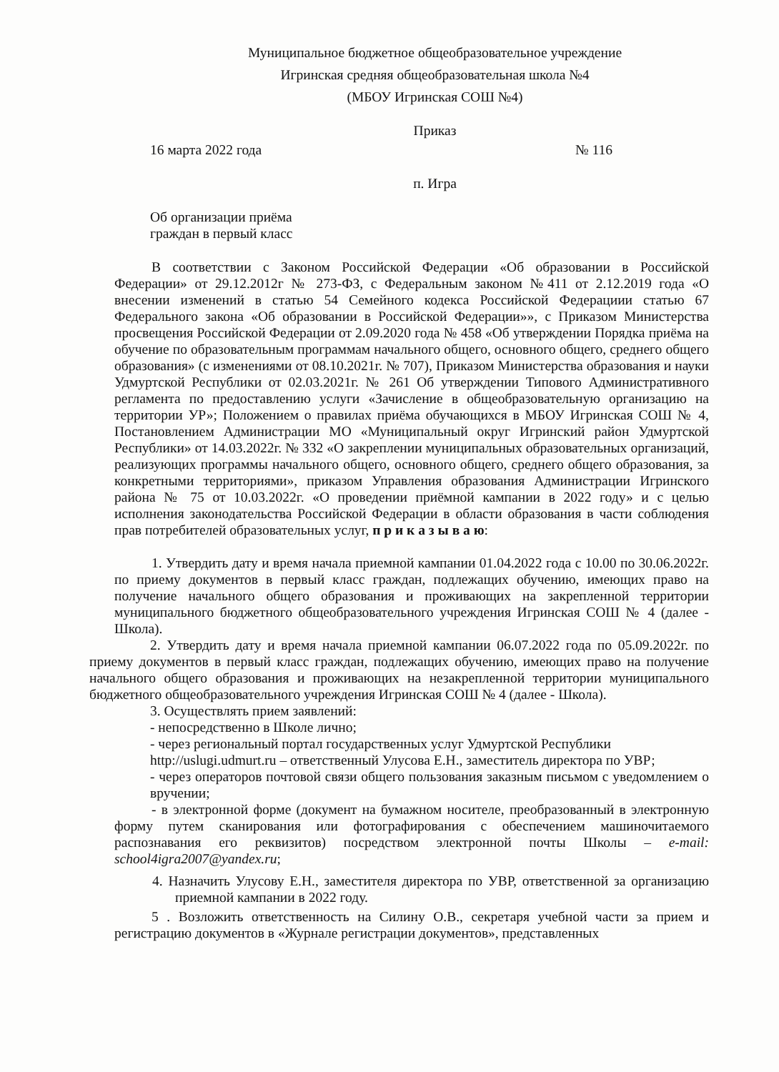Муниципальное бюджетное общеобразовательное учреждение
Игринская средняя общеобразовательная школа №4
(МБОУ Игринская СОШ №4)
Приказ
16 марта 2022 года № 116
п. Игра
Об организации приёма
граждан в первый класс
В соответствии с Законом Российской Федерации «Об образовании в Российской Федерации» от 29.12.2012г № 273-ФЗ, с Федеральным законом №411 от 2.12.2019 года «О внесении изменений в статью 54 Семейного кодекса Российской Федерациии статью 67 Федерального закона «Об образовании в Российской Федерации»», с Приказом Министерства просвещения Российской Федерации от 2.09.2020 года № 458 «Об утверждении Порядка приёма на обучение по образовательным программам начального общего, основного общего, среднего общего образования» (с изменениями от 08.10.2021г. № 707), Приказом Министерства образования и науки Удмуртской Республики от 02.03.2021г. № 261 Об утверждении Типового Административного регламента по предоставлению услуги «Зачисление в общеобразовательную организацию на территории УР»; Положением о правилах приёма обучающихся в МБОУ Игринская СОШ № 4, Постановлением Администрации МО «Муниципальный округ Игринский район Удмуртской Республики» от 14.03.2022г. № 332 «О закреплении муниципальных образовательных организаций, реализующих программы начального общего, основного общего, среднего общего образования, за конкретными территориями», приказом Управления образования Администрации Игринского района № 75 от 10.03.2022г. «О проведении приёмной кампании в 2022 году» и с целью исполнения законодательства Российской Федерации в области образования в части соблюдения прав потребителей образовательных услуг, п р и к а з ы в а ю:
1. Утвердить дату и время начала приемной кампании 01.04.2022 года с 10.00 по 30.06.2022г. по приему документов в первый класс граждан, подлежащих обучению, имеющих право на получение начального общего образования и проживающих на закрепленной территории муниципального бюджетного общеобразовательного учреждения Игринская СОШ № 4 (далее - Школа).
2. Утвердить дату и время начала приемной кампании 06.07.2022 года по 05.09.2022г. по приему документов в первый класс граждан, подлежащих обучению, имеющих право на получение начального общего образования и проживающих на незакрепленной территории муниципального бюджетного общеобразовательного учреждения Игринская СОШ № 4 (далее - Школа).
3. Осуществлять прием заявлений:
- непосредственно в Школе лично;
- через региональный портал государственных услуг Удмуртской Республики
http://uslugi.udmurt.ru – ответственный Улусова Е.Н., заместитель директора по УВР;
- через операторов почтовой связи общего пользования заказным письмом с уведомлением о вручении;
- в электронной форме (документ на бумажном носителе, преобразованный в электронную форму путем сканирования или фотографирования с обеспечением машиночитаемого распознавания его реквизитов) посредством электронной почты Школы – e-mail: school4igra2007@yandex.ru;
4. Назначить Улусову Е.Н., заместителя директора по УВР, ответственной за организацию приемной кампании в 2022 году.
5 . Возложить ответственность на Силину О.В., секретаря учебной части за прием и регистрацию документов в «Журнале регистрации документов», представленных